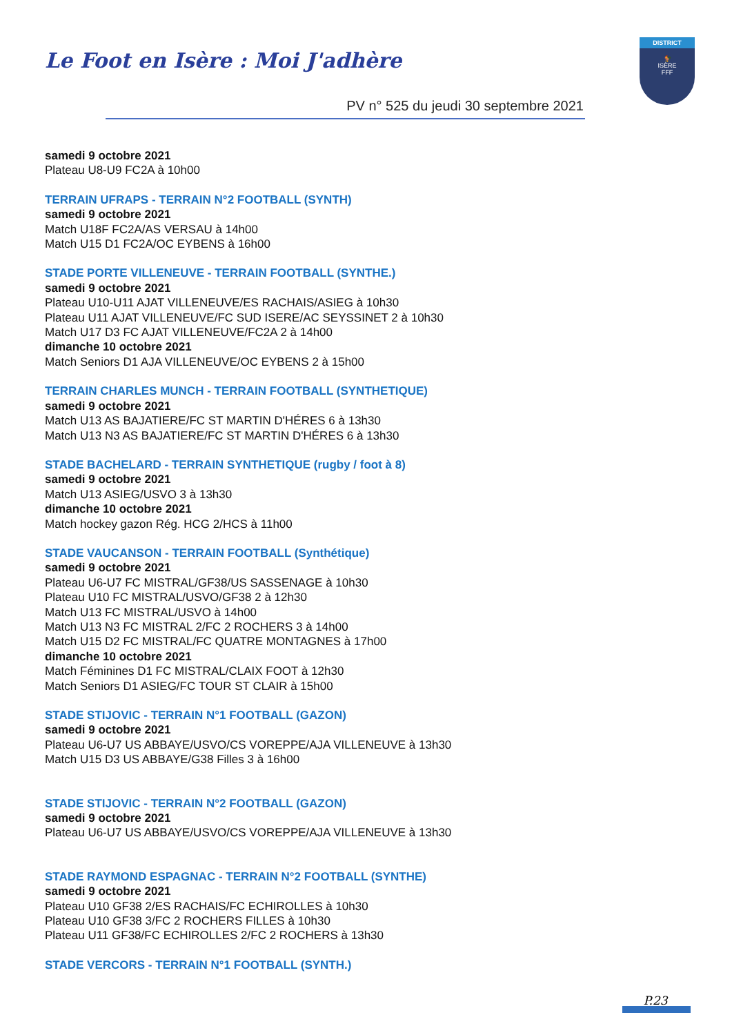Le Foot en Isère : Moi J'adhère
DISTRICT
🐓
ISÈRE
FFF
PV n° 525 du jeudi 30 septembre 2021
samedi 9 octobre 2021
Plateau U8-U9 FC2A à 10h00
TERRAIN UFRAPS - TERRAIN N°2 FOOTBALL (SYNTH)
samedi 9 octobre 2021
Match U18F FC2A/AS VERSAU à 14h00
Match U15 D1 FC2A/OC EYBENS à 16h00
STADE PORTE VILLENEUVE - TERRAIN FOOTBALL (SYNTHE.)
samedi 9 octobre 2021
Plateau U10-U11 AJAT VILLENEUVE/ES RACHAIS/ASIEG à 10h30
Plateau U11 AJAT VILLENEUVE/FC SUD ISERE/AC SEYSSINET 2 à 10h30
Match U17 D3 FC AJAT VILLENEUVE/FC2A 2 à 14h00
dimanche 10 octobre 2021
Match Seniors D1 AJA VILLENEUVE/OC EYBENS 2 à 15h00
TERRAIN CHARLES MUNCH - TERRAIN FOOTBALL (SYNTHETIQUE)
samedi 9 octobre 2021
Match U13 AS BAJATIERE/FC ST MARTIN D'HÉRES 6 à 13h30
Match U13 N3 AS BAJATIERE/FC ST MARTIN D'HÉRES 6 à 13h30
STADE BACHELARD - TERRAIN SYNTHETIQUE (rugby / foot à 8)
samedi 9 octobre 2021
Match U13 ASIEG/USVO 3 à 13h30
dimanche 10 octobre 2021
Match hockey gazon Rég. HCG 2/HCS à 11h00
STADE VAUCANSON - TERRAIN FOOTBALL (Synthétique)
samedi 9 octobre 2021
Plateau U6-U7 FC MISTRAL/GF38/US SASSENAGE à 10h30
Plateau U10 FC MISTRAL/USVO/GF38 2 à 12h30
Match U13 FC MISTRAL/USVO à 14h00
Match U13 N3 FC MISTRAL 2/FC 2 ROCHERS 3 à 14h00
Match U15 D2 FC MISTRAL/FC QUATRE MONTAGNES à 17h00
dimanche 10 octobre 2021
Match Féminines D1 FC MISTRAL/CLAIX FOOT à 12h30
Match Seniors D1 ASIEG/FC TOUR ST CLAIR à 15h00
STADE STIJOVIC - TERRAIN N°1 FOOTBALL (GAZON)
samedi 9 octobre 2021
Plateau U6-U7 US ABBAYE/USVO/CS VOREPPE/AJA VILLENEUVE à 13h30
Match U15 D3 US ABBAYE/G38 Filles 3 à 16h00
STADE STIJOVIC - TERRAIN N°2 FOOTBALL (GAZON)
samedi 9 octobre 2021
Plateau U6-U7 US ABBAYE/USVO/CS VOREPPE/AJA VILLENEUVE à 13h30
STADE RAYMOND ESPAGNAC - TERRAIN N°2 FOOTBALL (SYNTHE)
samedi 9 octobre 2021
Plateau U10 GF38 2/ES RACHAIS/FC ECHIROLLES à 10h30
Plateau U10 GF38 3/FC 2 ROCHERS FILLES à 10h30
Plateau U11 GF38/FC ECHIROLLES 2/FC 2 ROCHERS à 13h30
STADE VERCORS - TERRAIN N°1 FOOTBALL (SYNTH.)
P.23